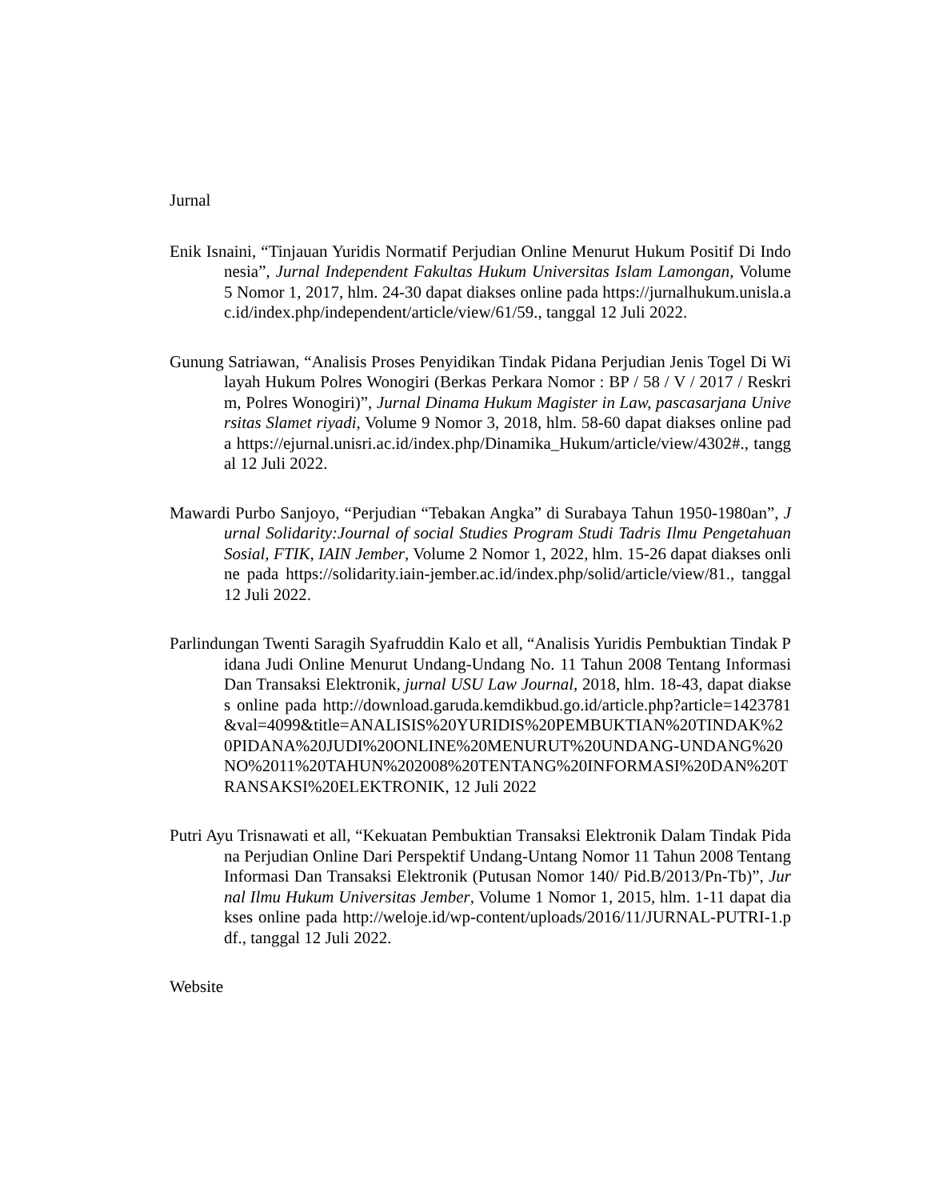Jurnal
Enik Isnaini, “Tinjauan Yuridis Normatif Perjudian Online Menurut Hukum Positif Di Indonesia”, Jurnal Independent Fakultas Hukum Universitas Islam Lamongan, Volume 5 Nomor 1, 2017, hlm. 24-30 dapat diakses online pada https://jurnalhukum.unisla.ac.id/index.php/independent/article/view/61/59., tanggal 12 Juli 2022.
Gunung Satriawan, “Analisis Proses Penyidikan Tindak Pidana Perjudian Jenis Togel Di Wilayah Hukum Polres Wonogiri (Berkas Perkara Nomor : BP / 58 / V / 2017 / Reskrim, Polres Wonogiri)”, Jurnal Dinama Hukum Magister in Law, pascasarjana Universitas Slamet riyadi, Volume 9 Nomor 3, 2018, hlm. 58-60 dapat diakses online pada https://ejurnal.unisri.ac.id/index.php/Dinamika_Hukum/article/view/4302#., tanggal 12 Juli 2022.
Mawardi Purbo Sanjoyo, “Perjudian “Tebakan Angka” di Surabaya Tahun 1950-1980an”, Jurnal Solidarity:Journal of social Studies Program Studi Tadris Ilmu Pengetahuan Sosial, FTIK, IAIN Jember, Volume 2 Nomor 1, 2022, hlm. 15-26 dapat diakses online pada https://solidarity.iain-jember.ac.id/index.php/solid/article/view/81., tanggal 12 Juli 2022.
Parlindungan Twenti Saragih Syafruddin Kalo et all, “Analisis Yuridis Pembuktian Tindak Pidana Judi Online Menurut Undang-Undang No. 11 Tahun 2008 Tentang Informasi Dan Transaksi Elektronik, jurnal USU Law Journal, 2018, hlm. 18-43, dapat diakses online pada http://download.garuda.kemdikbud.go.id/article.php?article=1423781&val=4099&title=ANALISIS%20YURIDIS%20PEMBUKTIAN%20TINDAK%20PIDANA%20JUDI%20ONLINE%20MENURUT%20UNDANG-UNDANG%20NO%2011%20TAHUN%202008%20TENTANG%20INFORMASI%20DAN%20TRANSAKSI%20ELEKTRONIK, 12 Juli 2022
Putri Ayu Trisnawati et all, “Kekuatan Pembuktian Transaksi Elektronik Dalam Tindak Pidana Perjudian Online Dari Perspektif Undang-Untang Nomor 11 Tahun 2008 Tentang Informasi Dan Transaksi Elektronik (Putusan Nomor 140/ Pid.B/2013/Pn-Tb)”, Jurnal Ilmu Hukum Universitas Jember, Volume 1 Nomor 1, 2015, hlm. 1-11 dapat diakses online pada http://weloje.id/wp-content/uploads/2016/11/JURNAL-PUTRI-1.pdf., tanggal 12 Juli 2022.
Website